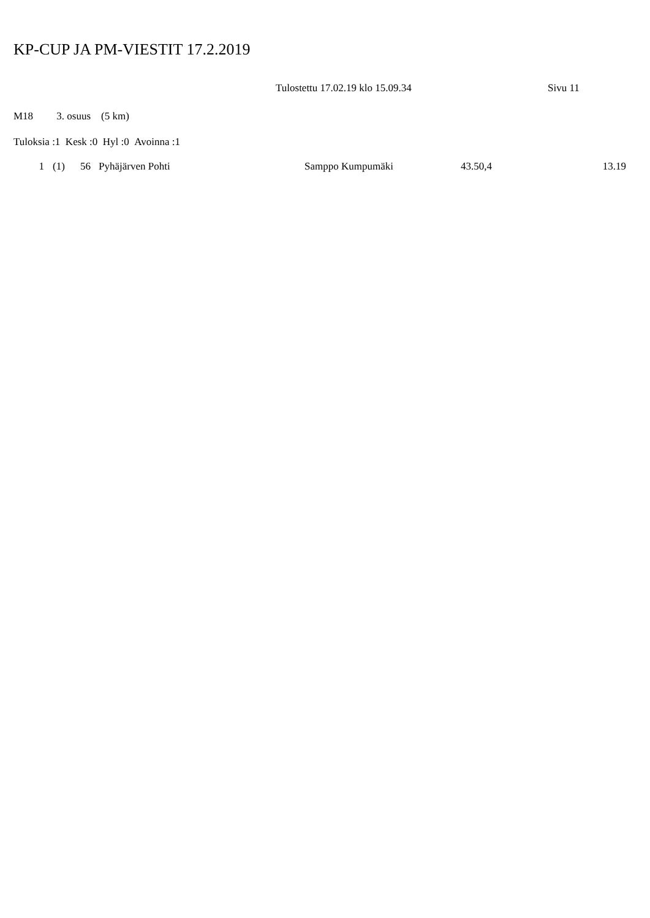KP-CUP JA PM-VIESTIT 17.2.2019
Tulostettu 17.02.19 klo 15.09.34 Sivu 11
M18 3. osuus (5 km)
Tuloksia :1 Kesk :0 Hyl :0 Avoinna :1
| 1 | (1) | 56 | Pyhäjärven Pohti | Samppo Kumpumäki | 43.50,4 | 13.19 |